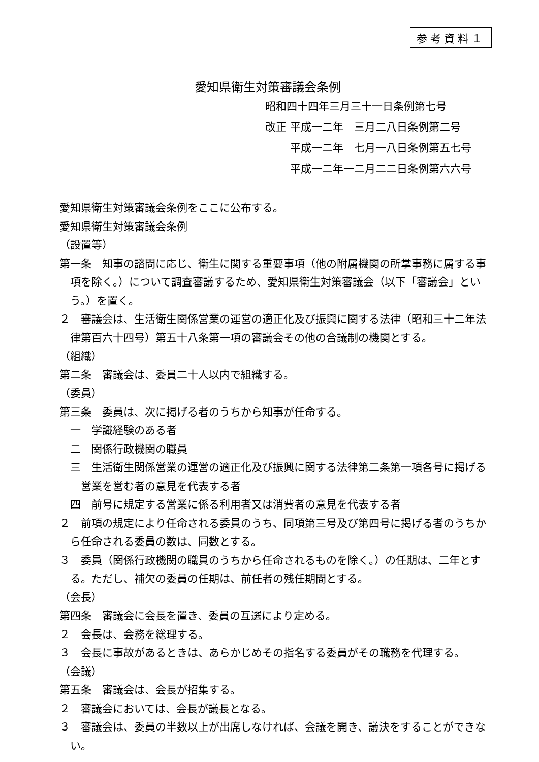参考資料１
愛知県衛生対策審議会条例
昭和四十四年三月三十一日条例第七号
改正 平成一二年　三月二八日条例第二号
　　 平成一二年　七月一八日条例第五七号
　　 平成一二年一二月二二日条例第六六号
愛知県衛生対策審議会条例をここに公布する。
愛知県衛生対策審議会条例
（設置等）
第一条　知事の諮問に応じ、衛生に関する重要事項（他の附属機関の所掌事務に属する事項を除く。）について調査審議するため、愛知県衛生対策審議会（以下「審議会」という。）を置く。
２　審議会は、生活衛生関係営業の運営の適正化及び振興に関する法律（昭和三十二年法律第百六十四号）第五十八条第一項の審議会その他の合議制の機関とする。
（組織）
第二条　審議会は、委員二十人以内で組織する。
（委員）
第三条　委員は、次に掲げる者のうちから知事が任命する。
一　学識経験のある者
二　関係行政機関の職員
三　生活衛生関係営業の運営の適正化及び振興に関する法律第二条第一項各号に掲げる営業を営む者の意見を代表する者
四　前号に規定する営業に係る利用者又は消費者の意見を代表する者
２　前項の規定により任命される委員のうち、同項第三号及び第四号に掲げる者のうちから任命される委員の数は、同数とする。
３　委員（関係行政機関の職員のうちから任命されるものを除く。）の任期は、二年とする。ただし、補欠の委員の任期は、前任者の残任期間とする。
（会長）
第四条　審議会に会長を置き、委員の互選により定める。
２　会長は、会務を総理する。
３　会長に事故があるときは、あらかじめその指名する委員がその職務を代理する。
（会議）
第五条　審議会は、会長が招集する。
２　審議会においては、会長が議長となる。
３　審議会は、委員の半数以上が出席しなければ、会議を開き、議決をすることができない。